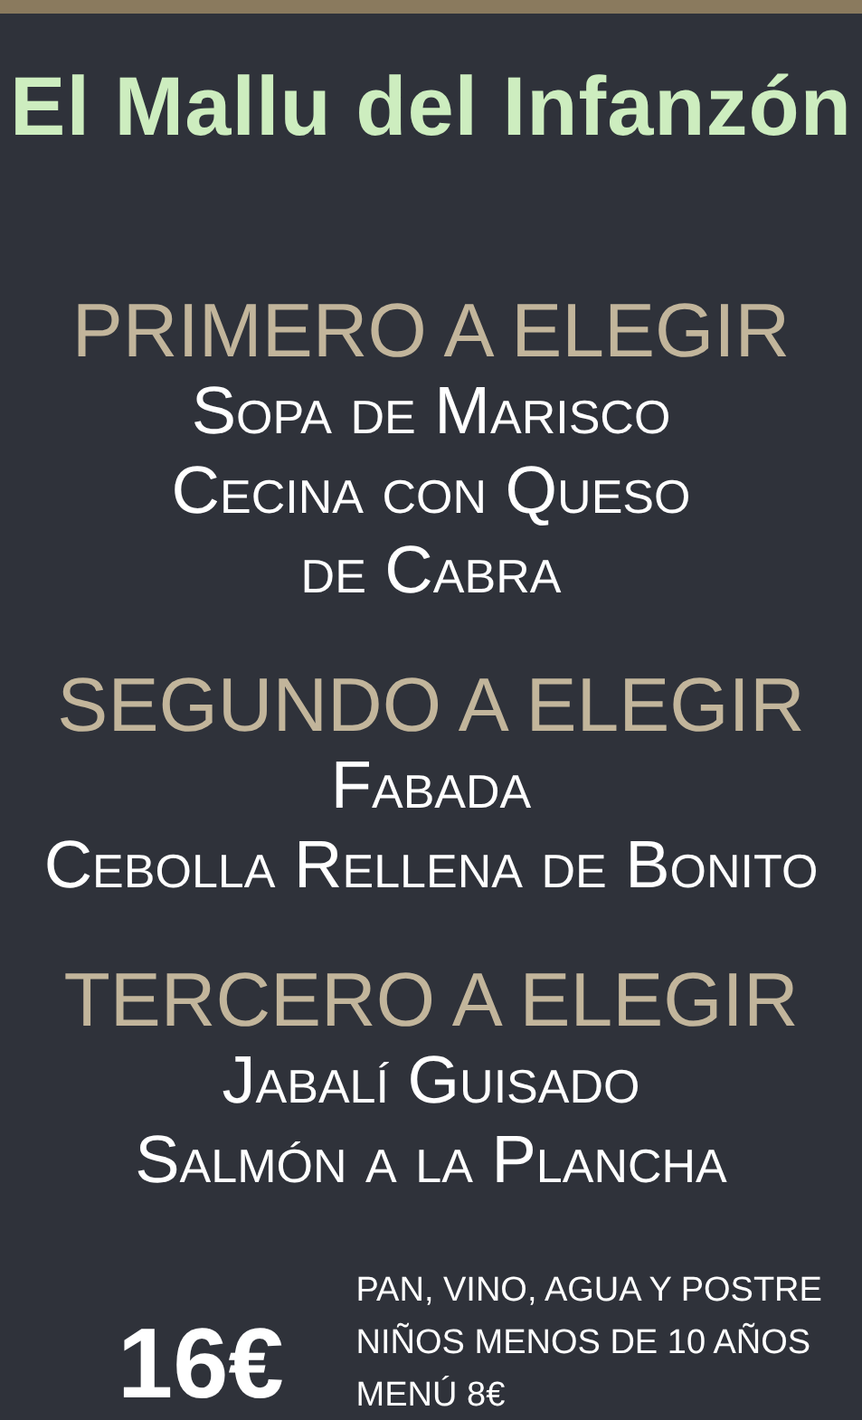El Mallu del Infanzón
PRIMERO A ELEGIR
Sopa de Marisco
Cecina con Queso
de Cabra
SEGUNDO A ELEGIR
Fabada
Cebolla Rellena de Bonito
TERCERO A ELEGIR
Jabalí Guisado
Salmón a la Plancha
16€
PAN, VINO, AGUA Y POSTRE
NIÑOS MENOS DE 10 AÑOS MENÚ 8€